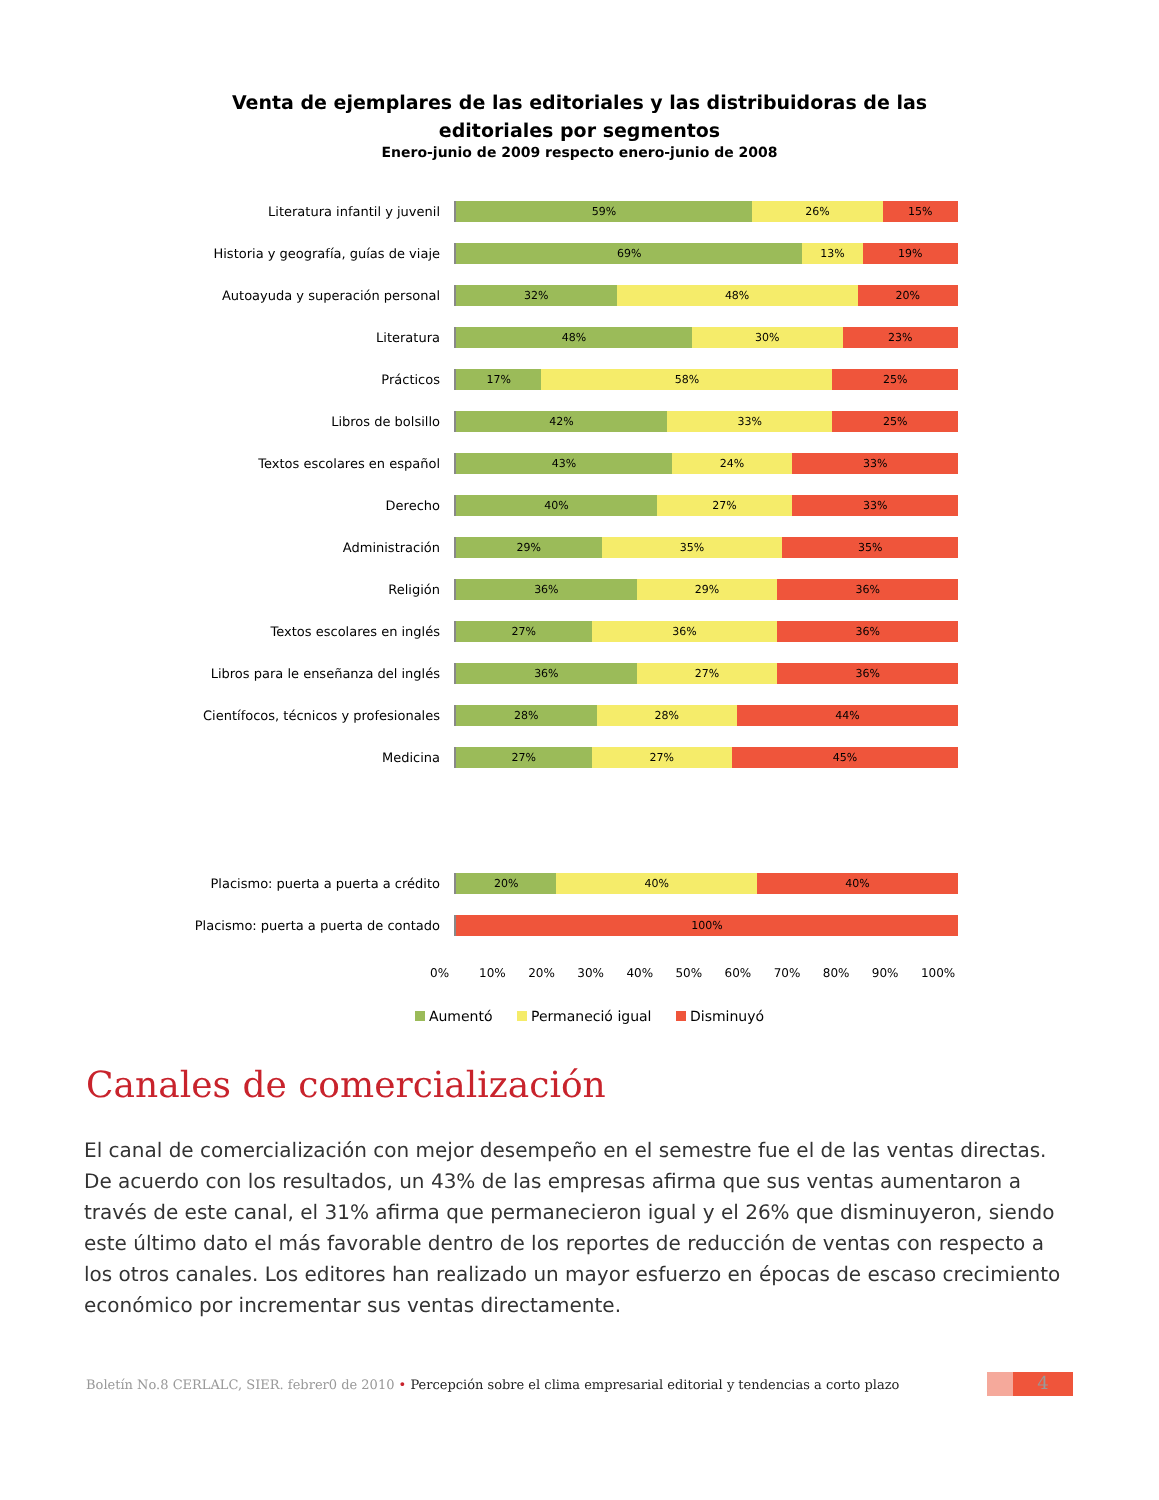Venta de ejemplares de las editoriales y las distribuidoras de las
editoriales por segmentos
Enero-junio de 2009 respecto enero-junio de 2008
Literatura infantil y juvenil
59% 26% 15%
Historia y geografía, guías de viaje
69% 13% 19%
Autoayuda y superación personal
32% 48% 20%
Literatura
48% 30% 23%
Prácticos
17% 58% 25%
Libros de bolsillo
42% 33% 25%
Textos escolares en español
43% 24% 33%
Derecho
40% 27% 33%
Administración
29% 35% 35%
Religión
36% 29% 36%
Textos escolares en inglés
27% 36% 36%
Libros para le enseñanza del inglés
36% 27% 36%
Científocos, técnicos y profesionales
28% 28% 44%
Medicina
27% 27% 45%
Placismo: puerta a puerta a crédito
20% 40% 40%
Placismo: puerta a puerta de contado
100%
0% 10% 20% 30% 40% 50% 60% 70% 80% 90% 100%
Aumentó Permaneció igual Disminuyó
Canales de comercialización
El canal de comercialización con mejor desempeño en el semestre fue el de las ventas directas. De acuerdo con los resultados, un 43% de las empresas afirma que sus ventas aumentaron a través de este canal, el 31% afirma que permanecieron igual y el 26% que disminuyeron, siendo este último dato el más favorable dentro de los reportes de reducción de ventas con respecto a los otros canales. Los editores han realizado un mayor esfuerzo en épocas de escaso crecimiento económico por incrementar sus ventas directamente.
Boletín No.8 CERLALC, SIER. febrer0 de 2010 • Percepción sobre el clima empresarial editorial y tendencias a corto plazo 4